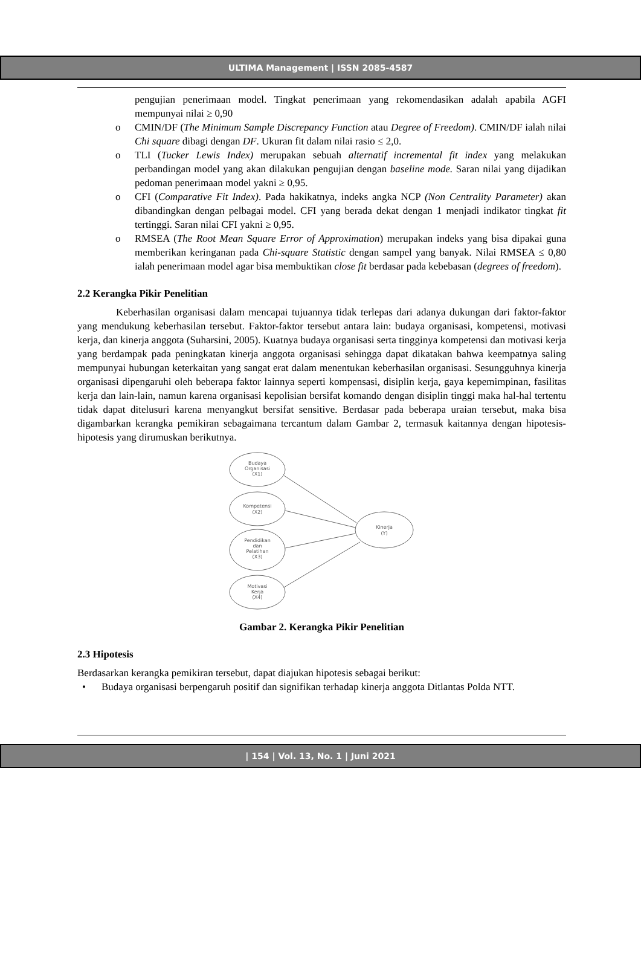ULTIMA Management | ISSN 2085-4587
pengujian penerimaan model. Tingkat penerimaan yang rekomendasikan adalah apabila AGFI mempunyai nilai ≥ 0,90
o CMIN/DF (The Minimum Sample Discrepancy Function atau Degree of Freedom). CMIN/DF ialah nilai Chi square dibagi dengan DF. Ukuran fit dalam nilai rasio ≤ 2,0.
o TLI (Tucker Lewis Index) merupakan sebuah alternatif incremental fit index yang melakukan perbandingan model yang akan dilakukan pengujian dengan baseline mode. Saran nilai yang dijadikan pedoman penerimaan model yakni ≥ 0,95.
o CFI (Comparative Fit Index). Pada hakikatnya, indeks angka NCP (Non Centrality Parameter) akan dibandingkan dengan pelbagai model. CFI yang berada dekat dengan 1 menjadi indikator tingkat fit tertinggi. Saran nilai CFI yakni ≥ 0,95.
o RMSEA (The Root Mean Square Error of Approximation) merupakan indeks yang bisa dipakai guna memberikan keringanan pada Chi-square Statistic dengan sampel yang banyak. Nilai RMSEA ≤ 0,80 ialah penerimaan model agar bisa membuktikan close fit berdasar pada kebebasan (degrees of freedom).
2.2 Kerangka Pikir Penelitian
Keberhasilan organisasi dalam mencapai tujuannya tidak terlepas dari adanya dukungan dari faktor-faktor yang mendukung keberhasilan tersebut. Faktor-faktor tersebut antara lain: budaya organisasi, kompetensi, motivasi kerja, dan kinerja anggota (Suharsini, 2005). Kuatnya budaya organisasi serta tingginya kompetensi dan motivasi kerja yang berdampak pada peningkatan kinerja anggota organisasi sehingga dapat dikatakan bahwa keempatnya saling mempunyai hubungan keterkaitan yang sangat erat dalam menentukan keberhasilan organisasi. Sesungguhnya kinerja organisasi dipengaruhi oleh beberapa faktor lainnya seperti kompensasi, disiplin kerja, gaya kepemimpinan, fasilitas kerja dan lain-lain, namun karena organisasi kepolisian bersifat komando dengan disiplin tinggi maka hal-hal tertentu tidak dapat ditelusuri karena menyangkut bersifat sensitive. Berdasar pada beberapa uraian tersebut, maka bisa digambarkan kerangka pemikiran sebagaimana tercantum dalam Gambar 2, termasuk kaitannya dengan hipotesis-hipotesis yang dirumuskan berikutnya.
Budaya
Organisasi
(X1)
Kompetensi
(X2)
Pendidikan
dan
Pelatihan
(X3)
Motivasi
Kerja
(X4)
Kinerja
(Y)
Gambar 2. Kerangka Pikir Penelitian
2.3 Hipotesis
Berdasarkan kerangka pemikiran tersebut, dapat diajukan hipotesis sebagai berikut:
• Budaya organisasi berpengaruh positif dan signifikan terhadap kinerja anggota Ditlantas Polda NTT.
| 154 | Vol. 13, No. 1 | Juni 2021